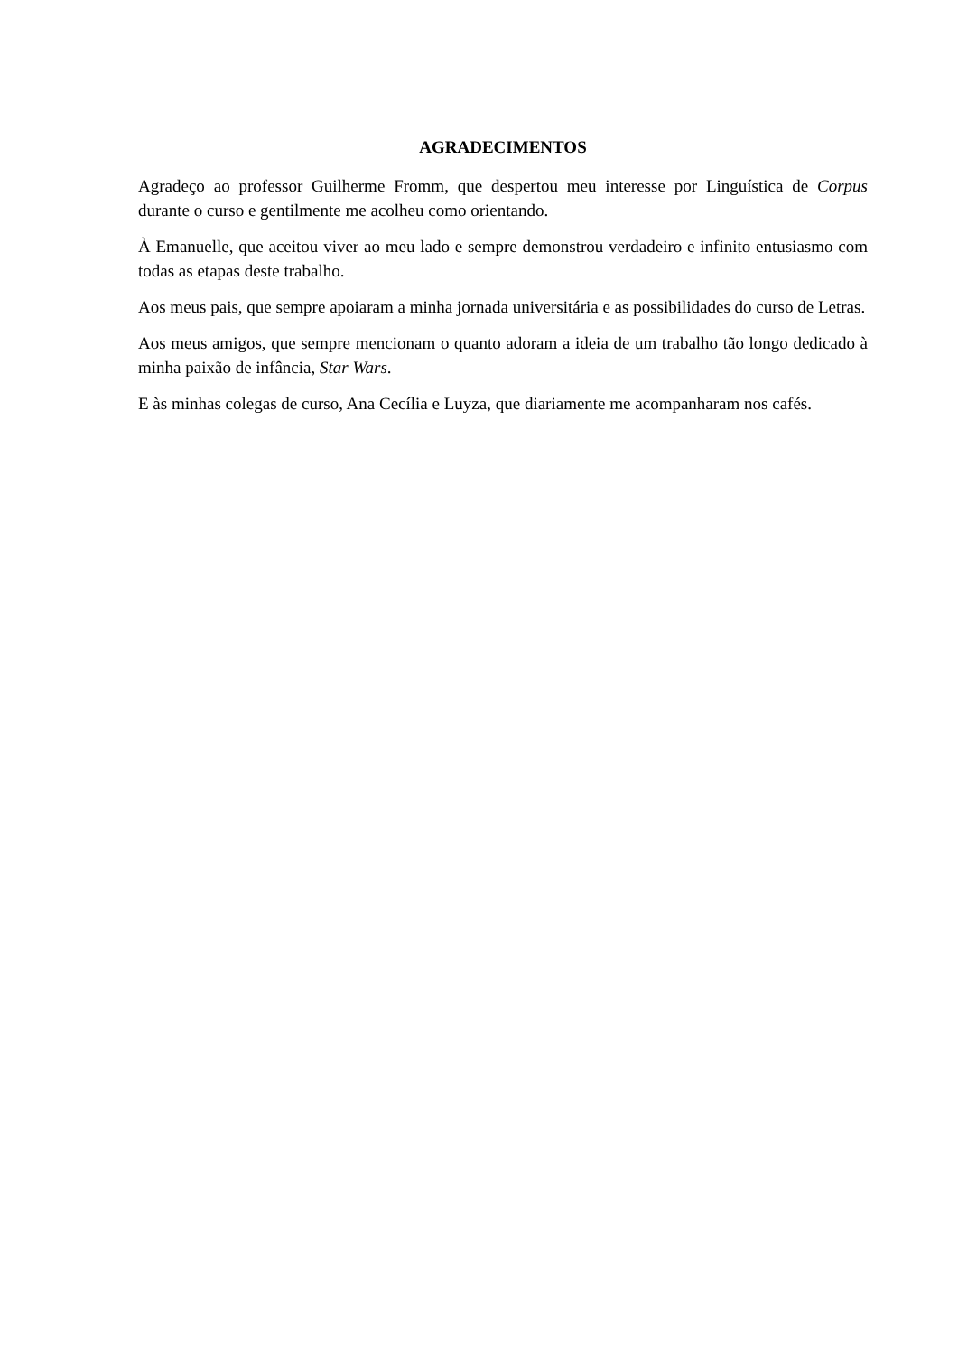AGRADECIMENTOS
Agradeço ao professor Guilherme Fromm, que despertou meu interesse por Linguística de Corpus durante o curso e gentilmente me acolheu como orientando.
À Emanuelle, que aceitou viver ao meu lado e sempre demonstrou verdadeiro e infinito entusiasmo com todas as etapas deste trabalho.
Aos meus pais, que sempre apoiaram a minha jornada universitária e as possibilidades do curso de Letras.
Aos meus amigos, que sempre mencionam o quanto adoram a ideia de um trabalho tão longo dedicado à minha paixão de infância, Star Wars.
E às minhas colegas de curso, Ana Cecília e Luyza, que diariamente me acompanharam nos cafés.